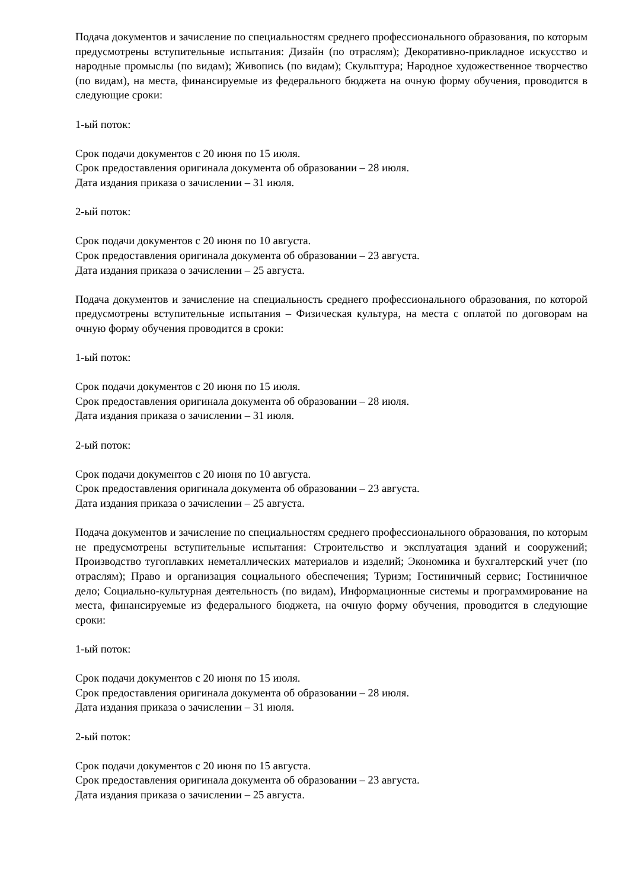Подача документов и зачисление по специальностям среднего профессионального образования, по которым предусмотрены вступительные испытания: Дизайн (по отраслям); Декоративно-прикладное искусство и народные промыслы (по видам); Живопись (по видам); Скульптура; Народное художественное творчество (по видам), на места, финансируемые из федерального бюджета на очную форму обучения, проводится в следующие сроки:
1-ый поток:
Срок подачи документов с 20 июня по 15 июля.
Срок предоставления оригинала документа об образовании – 28 июля.
Дата издания приказа о зачислении – 31 июля.
2-ый поток:
Срок подачи документов с 20 июня по 10 августа.
Срок предоставления оригинала документа об образовании – 23 августа.
Дата издания приказа о зачислении – 25 августа.
Подача документов и зачисление на специальность среднего профессионального образования, по которой предусмотрены вступительные испытания – Физическая культура, на места с оплатой по договорам на очную форму обучения проводится в сроки:
1-ый поток:
Срок подачи документов с 20 июня по 15 июля.
Срок предоставления оригинала документа об образовании – 28 июля.
Дата издания приказа о зачислении – 31 июля.
2-ый поток:
Срок подачи документов с 20 июня по 10 августа.
Срок предоставления оригинала документа об образовании – 23 августа.
Дата издания приказа о зачислении – 25 августа.
Подача документов и зачисление по специальностям среднего профессионального образования, по которым не предусмотрены вступительные испытания: Строительство и эксплуатация зданий и сооружений; Производство тугоплавких неметаллических материалов и изделий; Экономика и бухгалтерский учет (по отраслям); Право и организация социального обеспечения; Туризм; Гостиничный сервис; Гостиничное дело; Социально-культурная деятельность (по видам), Информационные системы и программирование на места, финансируемые из федерального бюджета, на очную форму обучения, проводится в следующие сроки:
1-ый поток:
Срок подачи документов с 20 июня по 15 июля.
Срок предоставления оригинала документа об образовании – 28 июля.
Дата издания приказа о зачислении – 31 июля.
2-ый поток:
Срок подачи документов с 20 июня по 15 августа.
Срок предоставления оригинала документа об образовании – 23 августа.
Дата издания приказа о зачислении – 25 августа.